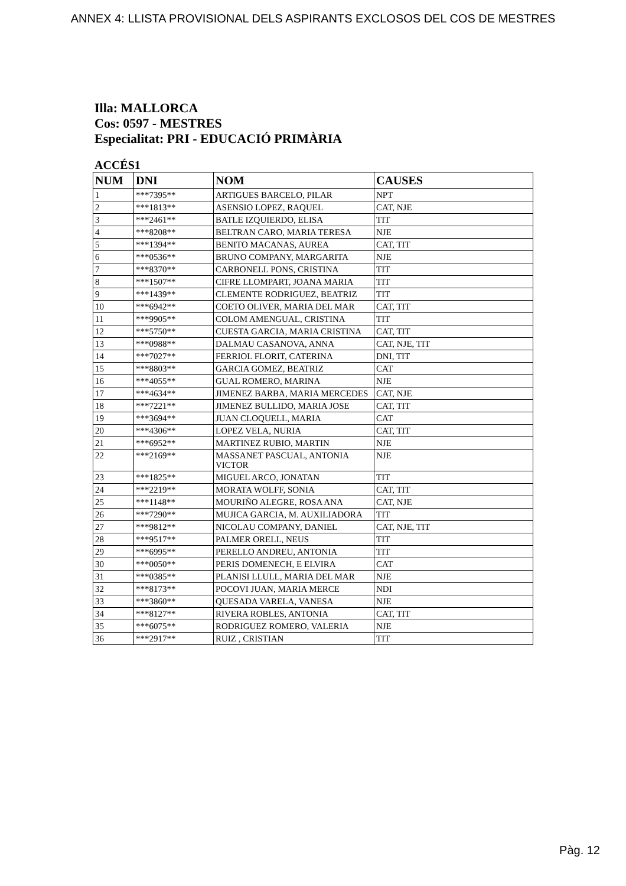ANNEX 4: LLISTA PROVISIONAL DELS ASPIRANTS EXCLOSOS DEL COS DE MESTRES
Illa: MALLORCA
Cos: 0597 - MESTRES
Especialitat: PRI - EDUCACIÓ PRIMÀRIA
ACCÉS1
| NUM | DNI | NOM | CAUSES |
| --- | --- | --- | --- |
| 1 | ***7395** | ARTIGUES BARCELO, PILAR | NPT |
| 2 | ***1813** | ASENSIO LOPEZ, RAQUEL | CAT, NJE |
| 3 | ***2461** | BATLE IZQUIERDO, ELISA | TIT |
| 4 | ***8208** | BELTRAN CARO, MARIA TERESA | NJE |
| 5 | ***1394** | BENITO MACANAS, AUREA | CAT, TIT |
| 6 | ***0536** | BRUNO COMPANY, MARGARITA | NJE |
| 7 | ***8370** | CARBONELL PONS, CRISTINA | TIT |
| 8 | ***1507** | CIFRE LLOMPART, JOANA MARIA | TIT |
| 9 | ***1439** | CLEMENTE RODRIGUEZ, BEATRIZ | TIT |
| 10 | ***6942** | COETO OLIVER, MARIA DEL MAR | CAT, TIT |
| 11 | ***9905** | COLOM AMENGUAL, CRISTINA | TIT |
| 12 | ***5750** | CUESTA GARCIA, MARIA CRISTINA | CAT, TIT |
| 13 | ***0988** | DALMAU CASANOVA, ANNA | CAT, NJE, TIT |
| 14 | ***7027** | FERRIOL FLORIT, CATERINA | DNI, TIT |
| 15 | ***8803** | GARCIA GOMEZ, BEATRIZ | CAT |
| 16 | ***4055** | GUAL ROMERO, MARINA | NJE |
| 17 | ***4634** | JIMENEZ BARBA, MARIA MERCEDES | CAT, NJE |
| 18 | ***7221** | JIMENEZ BULLIDO, MARIA JOSE | CAT, TIT |
| 19 | ***3694** | JUAN CLOQUELL, MARIA | CAT |
| 20 | ***4306** | LOPEZ VELA, NURIA | CAT, TIT |
| 21 | ***6952** | MARTINEZ RUBIO, MARTIN | NJE |
| 22 | ***2169** | MASSANET PASCUAL, ANTONIA VICTOR | NJE |
| 23 | ***1825** | MIGUEL ARCO, JONATAN | TIT |
| 24 | ***2219** | MORATA WOLFF, SONIA | CAT, TIT |
| 25 | ***1148** | MOURIÑO ALEGRE, ROSA ANA | CAT, NJE |
| 26 | ***7290** | MUJICA GARCIA, M. AUXILIADORA | TIT |
| 27 | ***9812** | NICOLAU COMPANY, DANIEL | CAT, NJE, TIT |
| 28 | ***9517** | PALMER ORELL, NEUS | TIT |
| 29 | ***6995** | PERELLO ANDREU, ANTONIA | TIT |
| 30 | ***0050** | PERIS DOMENECH, E ELVIRA | CAT |
| 31 | ***0385** | PLANISI LLULL, MARIA DEL MAR | NJE |
| 32 | ***8173** | POCOVI JUAN, MARIA MERCE | NDI |
| 33 | ***3860** | QUESADA VARELA, VANESA | NJE |
| 34 | ***8127** | RIVERA ROBLES, ANTONIA | CAT, TIT |
| 35 | ***6075** | RODRIGUEZ ROMERO, VALERIA | NJE |
| 36 | ***2917** | RUIZ , CRISTIAN | TIT |
Pàg. 12